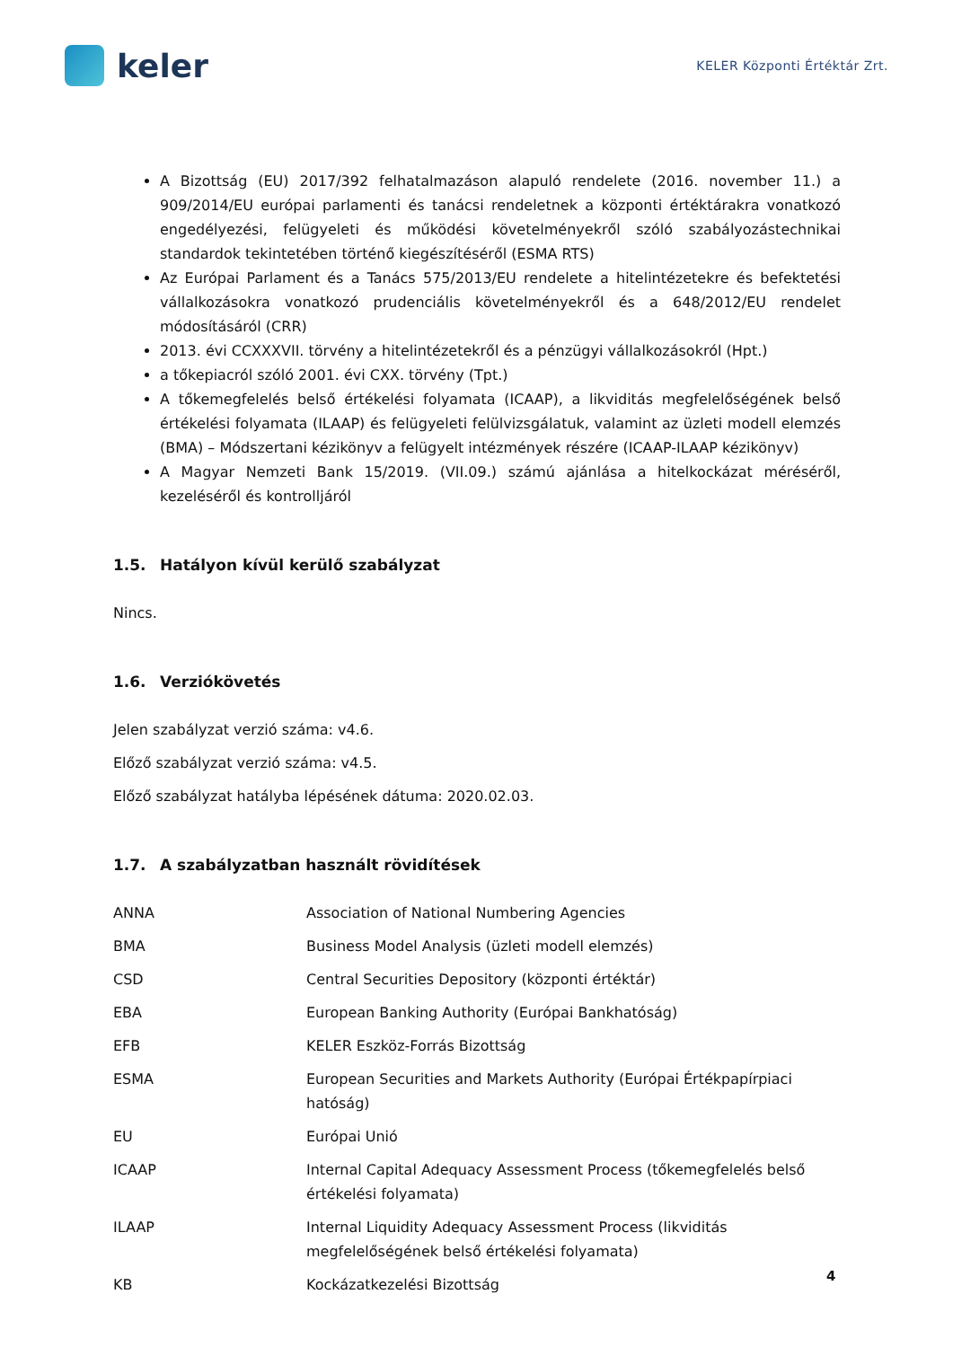keler
KELER Központi Értéktár Zrt.
A Bizottság (EU) 2017/392 felhatalmazáson alapuló rendelete (2016. november 11.) a 909/2014/EU európai parlamenti és tanácsi rendeletnek a központi értéktárakra vonatkozó engedélyezési, felügyeleti és működési követelményekről szóló szabályozástechnikai standardok tekintetében történő kiegészítéséről (ESMA RTS)
Az Európai Parlament és a Tanács 575/2013/EU rendelete a hitelintézetekre és befektetési vállalkozásokra vonatkozó prudenciális követelményekről és a 648/2012/EU rendelet módosításáról (CRR)
2013. évi CCXXXVII. törvény a hitelintézetekről és a pénzügyi vállalkozásokról (Hpt.)
a tőkepiacról szóló 2001. évi CXX. törvény (Tpt.)
A tőkemegfelelés belső értékelési folyamata (ICAAP), a likviditás megfelelőségének belső értékelési folyamata (ILAAP) és felügyeleti felülvizsgálatuk, valamint az üzleti modell elemzés (BMA) – Módszertani kézikönyv a felügyelt intézmények részére (ICAAP-ILAAP kézikönyv)
A Magyar Nemzeti Bank 15/2019. (VII.09.) számú ajánlása a hitelkockázat méréséről, kezeléséről és kontrolljáról
1.5. Hatályon kívül kerülő szabályzat
Nincs.
1.6. Verziókövetés
Jelen szabályzat verzió száma: v4.6.
Előző szabályzat verzió száma: v4.5.
Előző szabályzat hatályba lépésének dátuma: 2020.02.03.
1.7. A szabályzatban használt rövidítések
| ANNA | Association of National Numbering Agencies |
| BMA | Business Model Analysis (üzleti modell elemzés) |
| CSD | Central Securities Depository (központi értéktár) |
| EBA | European Banking Authority (Európai Bankhatóság) |
| EFB | KELER Eszköz-Forrás Bizottság |
| ESMA | European Securities and Markets Authority (Európai Értékpapírpiaci hatóság) |
| EU | Európai Unió |
| ICAAP | Internal Capital Adequacy Assessment Process (tőkemegfelelés belső értékelési folyamata) |
| ILAAP | Internal Liquidity Adequacy Assessment Process (likviditás megfelelőségének belső értékelési folyamata) |
| KB | Kockázatkezelési Bizottság |
4